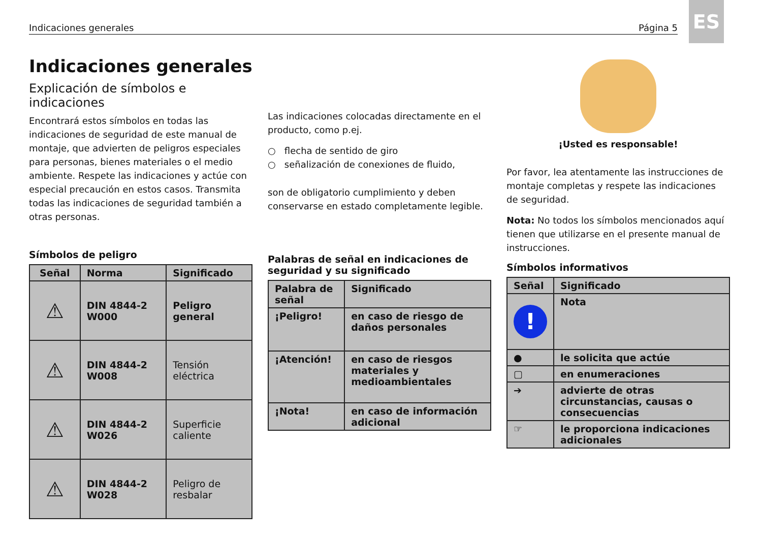Indicaciones generales Página 5
ES
Indicaciones generales
Explicación de símbolos e indicaciones
Encontrará estos símbolos en todas las indicaciones de seguridad de este manual de montaje, que advierten de peligros especiales para personas, bienes materiales o el medio ambiente. Respete las indicaciones y actúe con especial precaución en estos casos. Transmita todas las indicaciones de seguridad también a otras personas.
Símbolos de peligro
| Señal | Norma | Significado |
| --- | --- | --- |
| ⚠ | DIN 4844-2 W000 | Peligro general |
| ⚠ | DIN 4844-2 W008 | Tensión eléctrica |
| ⚠ | DIN 4844-2 W026 | Superficie caliente |
| ⚠ | DIN 4844-2 W028 | Peligro de resbalar |
Las indicaciones colocadas directamente en el producto, como p.ej.
○ flecha de sentido de giro
○ señalización de conexiones de fluido,
son de obligatorio cumplimiento y deben conservarse en estado completamente legible.
Palabras de señal en indicaciones de seguridad y su significado
| Palabra de señal | Significado |
| --- | --- |
| ¡Peligro! | en caso de riesgo de daños personales |
| ¡Atención! | en caso de riesgos materiales y medioambientales |
| ¡Nota! | en caso de información adicional |
¡Usted es responsable!
Por favor, lea atentamente las instrucciones de montaje completas y respete las indicaciones de seguridad.
Nota: No todos los símbolos mencionados aquí tienen que utilizarse en el presente manual de instrucciones.
Símbolos informativos
| Señal | Significado |
| --- | --- |
| ! | Nota |
| ● | le solicita que actúe |
| ▢ | en enumeraciones |
| ➔ | advierte de otras circunstancias, causas o consecuencias |
| ☞ | le proporciona indicaciones adicionales |